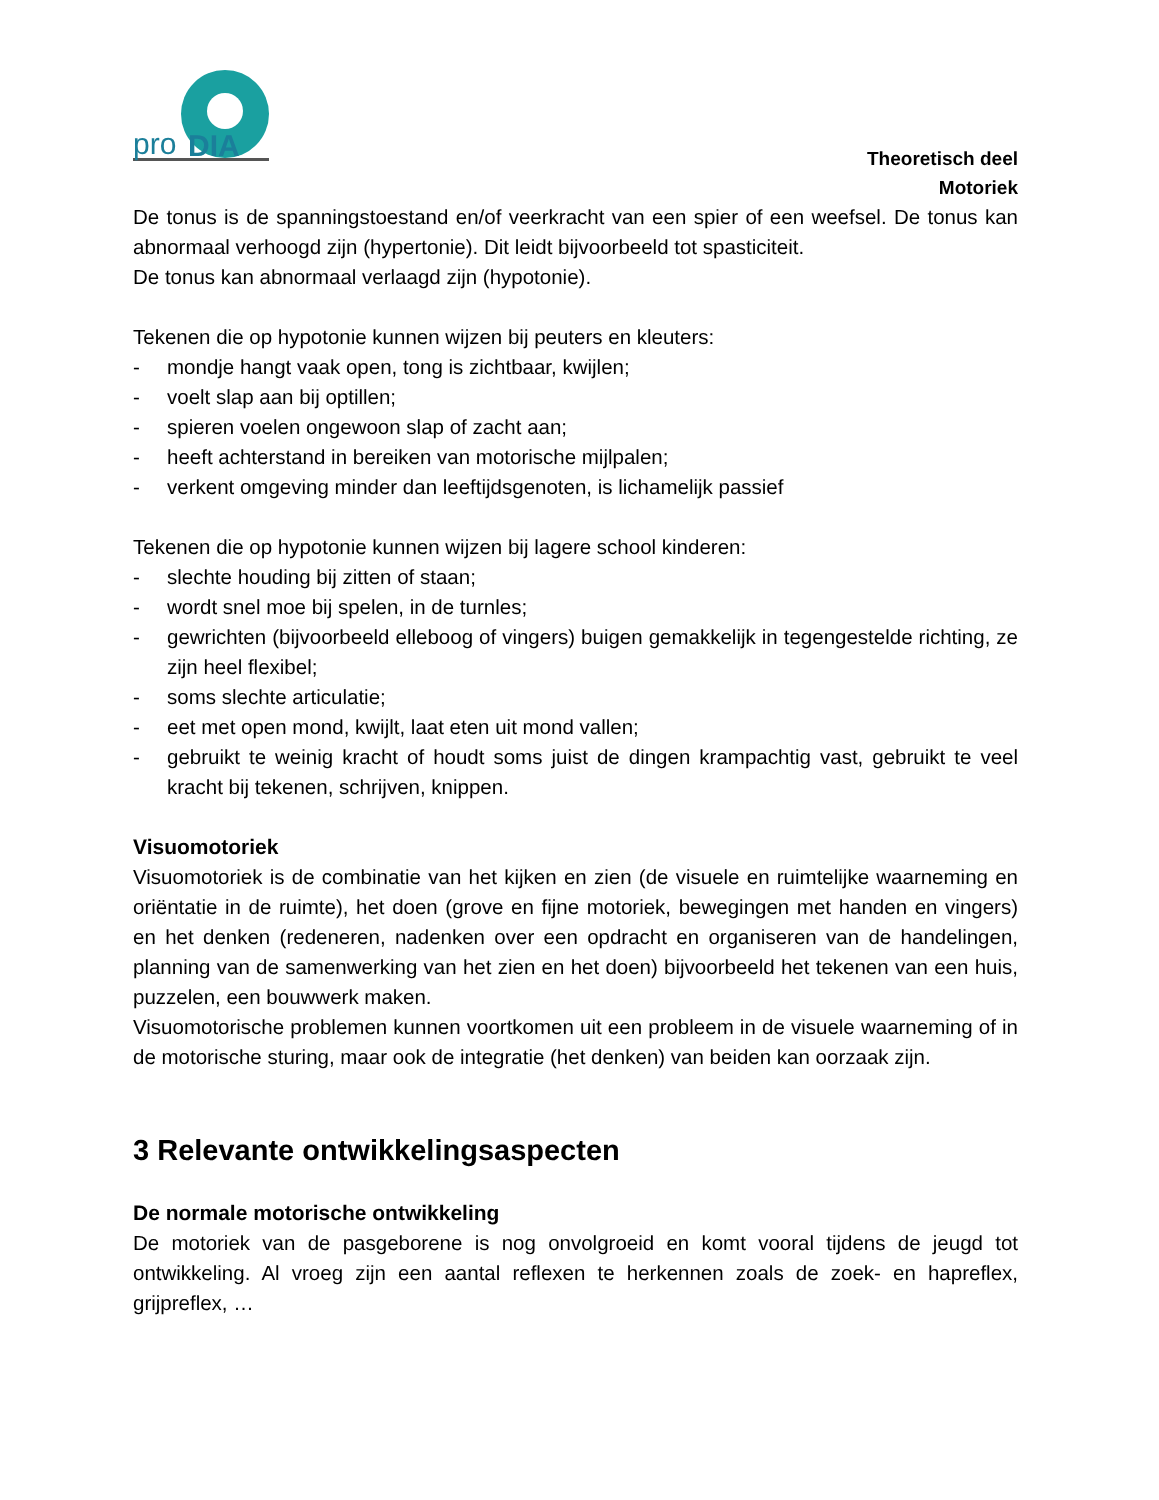pro
DIA
Theoretisch deel
Motoriek
De tonus is de spanningstoestand en/of veerkracht van een spier of een weefsel. De tonus kan abnormaal verhoogd zijn (hypertonie). Dit leidt bijvoorbeeld tot spasticiteit.
De tonus kan abnormaal verlaagd zijn (hypotonie).
Tekenen die op hypotonie kunnen wijzen bij peuters en kleuters:
- mondje hangt vaak open, tong is zichtbaar, kwijlen;
- voelt slap aan bij optillen;
- spieren voelen ongewoon slap of zacht aan;
- heeft achterstand in bereiken van motorische mijlpalen;
- verkent omgeving minder dan leeftijdsgenoten, is lichamelijk passief
Tekenen die op hypotonie kunnen wijzen bij lagere school kinderen:
- slechte houding bij zitten of staan;
- wordt snel moe bij spelen, in de turnles;
- gewrichten (bijvoorbeeld elleboog of vingers) buigen gemakkelijk in tegengestelde richting, ze zijn heel flexibel;
- soms slechte articulatie;
- eet met open mond, kwijlt, laat eten uit mond vallen;
- gebruikt te weinig kracht of houdt soms juist de dingen krampachtig vast, gebruikt te veel kracht bij tekenen, schrijven, knippen.
Visuomotoriek
Visuomotoriek is de combinatie van het kijken en zien (de visuele en ruimtelijke waarneming en oriëntatie in de ruimte), het doen (grove en fijne motoriek, bewegingen met handen en vingers) en het denken (redeneren, nadenken over een opdracht en organiseren van de handelingen, planning van de samenwerking van het zien en het doen) bijvoorbeeld het tekenen van een huis, puzzelen, een bouwwerk maken.
Visuomotorische problemen kunnen voortkomen uit een probleem in de visuele waarneming of in de motorische sturing, maar ook de integratie (het denken) van beiden kan oorzaak zijn.
3 Relevante ontwikkelingsaspecten
De normale motorische ontwikkeling
De motoriek van de pasgeborene is nog onvolgroeid en komt vooral tijdens de jeugd tot ontwikkeling. Al vroeg zijn een aantal reflexen te herkennen zoals de zoek- en hapreflex, grijpreflex, …